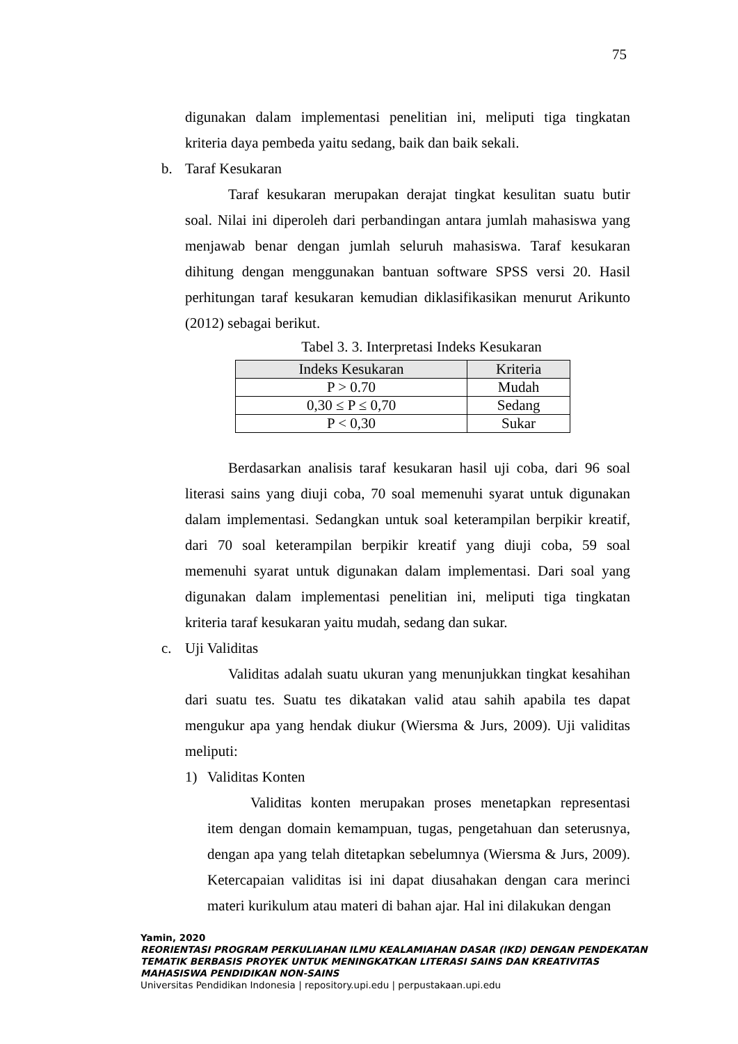75
digunakan dalam implementasi penelitian ini, meliputi tiga tingkatan kriteria daya pembeda yaitu sedang, baik dan baik sekali.
b. Taraf Kesukaran
Taraf kesukaran merupakan derajat tingkat kesulitan suatu butir soal. Nilai ini diperoleh dari perbandingan antara jumlah mahasiswa yang menjawab benar dengan jumlah seluruh mahasiswa. Taraf kesukaran dihitung dengan menggunakan bantuan software SPSS versi 20. Hasil perhitungan taraf kesukaran kemudian diklasifikasikan menurut Arikunto (2012) sebagai berikut.
Tabel 3. 3. Interpretasi Indeks Kesukaran
| Indeks Kesukaran | Kriteria |
| --- | --- |
| P > 0.70 | Mudah |
| 0,30 ≤ P ≤ 0,70 | Sedang |
| P < 0,30 | Sukar |
Berdasarkan analisis taraf kesukaran hasil uji coba, dari 96 soal literasi sains yang diuji coba, 70 soal memenuhi syarat untuk digunakan dalam implementasi. Sedangkan untuk soal keterampilan berpikir kreatif, dari 70 soal keterampilan berpikir kreatif yang diuji coba, 59 soal memenuhi syarat untuk digunakan dalam implementasi. Dari soal yang digunakan dalam implementasi penelitian ini, meliputi tiga tingkatan kriteria taraf kesukaran yaitu mudah, sedang dan sukar.
c. Uji Validitas
Validitas adalah suatu ukuran yang menunjukkan tingkat kesahihan dari suatu tes. Suatu tes dikatakan valid atau sahih apabila tes dapat mengukur apa yang hendak diukur (Wiersma & Jurs, 2009). Uji validitas meliputi:
1) Validitas Konten
Validitas konten merupakan proses menetapkan representasi item dengan domain kemampuan, tugas, pengetahuan dan seterusnya, dengan apa yang telah ditetapkan sebelumnya (Wiersma & Jurs, 2009). Ketercapaian validitas isi ini dapat diusahakan dengan cara merinci materi kurikulum atau materi di bahan ajar. Hal ini dilakukan dengan
Yamin, 2020
REORIENTASI PROGRAM PERKULIAHAN ILMU KEALAMIAHAN DASAR (IKD) DENGAN PENDEKATAN
TEMATIK BERBASIS PROYEK UNTUK MENINGKATKAN LITERASI SAINS DAN KREATIVITAS
MAHASISWA PENDIDIKAN NON-SAINS
Universitas Pendidikan Indonesia | repository.upi.edu | perpustakaan.upi.edu